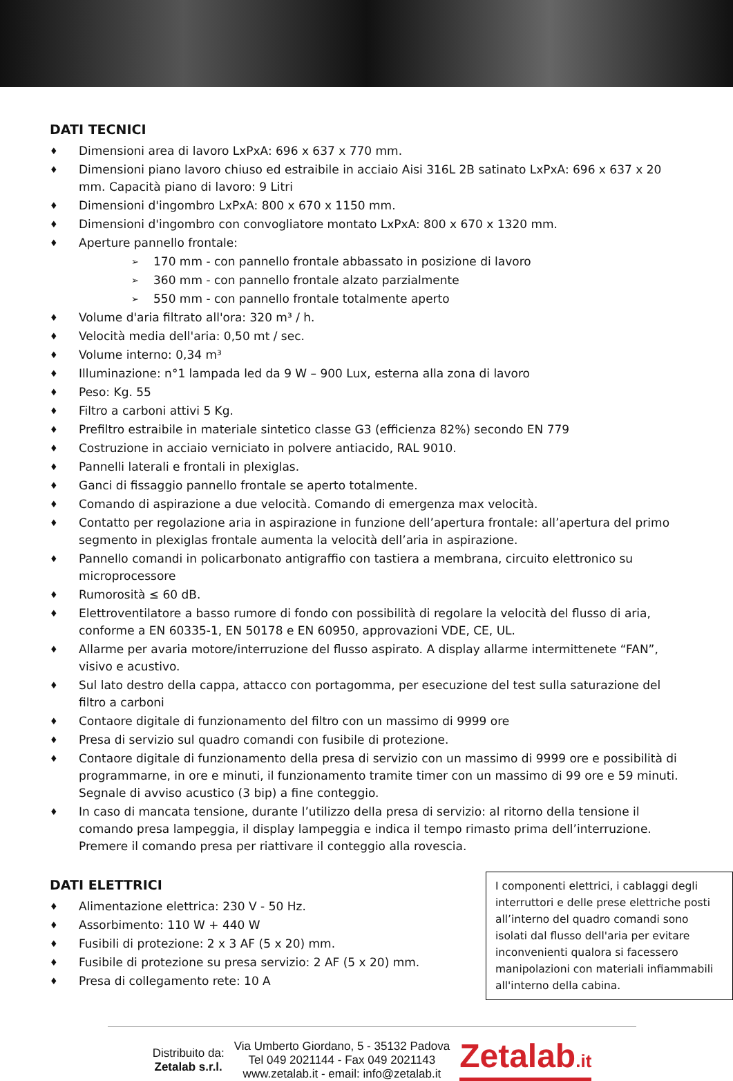DATI TECNICI
♦ Dimensioni area di lavoro LxPxA: 696 x 637 x 770 mm.
♦ Dimensioni piano lavoro chiuso ed estraibile in acciaio Aisi 316L 2B satinato LxPxA: 696 x 637 x 20 mm. Capacità piano di lavoro: 9 Litri
♦ Dimensioni d'ingombro LxPxA: 800 x 670 x 1150 mm.
♦ Dimensioni d'ingombro con convogliatore montato LxPxA: 800 x 670 x 1320 mm.
♦ Aperture pannello frontale:
➢ 170 mm - con pannello frontale abbassato in posizione di lavoro
➢ 360 mm - con pannello frontale alzato parzialmente
➢ 550 mm - con pannello frontale totalmente aperto
♦ Volume d'aria filtrato all'ora: 320 m³ / h.
♦ Velocità media dell'aria: 0,50 mt / sec.
♦ Volume interno: 0,34 m³
♦ Illuminazione: n°1 lampada led da 9 W – 900 Lux, esterna alla zona di lavoro
♦ Peso: Kg. 55
♦ Filtro a carboni attivi 5 Kg.
♦ Prefiltro estraibile in materiale sintetico classe G3 (efficienza 82%) secondo EN 779
♦ Costruzione in acciaio verniciato in polvere antiacido, RAL 9010.
♦ Pannelli laterali e frontali in plexiglas.
♦ Ganci di fissaggio pannello frontale se aperto totalmente.
♦ Comando di aspirazione a due velocità. Comando di emergenza max velocità.
♦ Contatto per regolazione aria in aspirazione in funzione dell’apertura frontale: all’apertura del primo segmento in plexiglas frontale aumenta la velocità dell’aria in aspirazione.
♦ Pannello comandi in policarbonato antigraffio con tastiera a membrana, circuito elettronico su microprocessore
♦ Rumorosità ≤ 60 dB.
♦ Elettroventilatore a basso rumore di fondo con possibilità di regolare la velocità del flusso di aria, conforme a EN 60335-1, EN 50178 e EN 60950, approvazioni VDE, CE, UL.
♦ Allarme per avaria motore/interruzione del flusso aspirato. A display allarme intermittenete “FAN”, visivo e acustivo.
♦ Sul lato destro della cappa, attacco con portagomma, per esecuzione del test sulla saturazione del filtro a carboni
♦ Contaore digitale di funzionamento del filtro con un massimo di 9999 ore
♦ Presa di servizio sul quadro comandi con fusibile di protezione.
♦ Contaore digitale di funzionamento della presa di servizio con un massimo di 9999 ore e possibilità di programmarne, in ore e minuti, il funzionamento tramite timer con un massimo di 99 ore e 59 minuti. Segnale di avviso acustico (3 bip) a fine conteggio.
♦ In caso di mancata tensione, durante l’utilizzo della presa di servizio: al ritorno della tensione il comando presa lampeggia, il display lampeggia e indica il tempo rimasto prima dell’interruzione. Premere il comando presa per riattivare il conteggio alla rovescia.
DATI ELETTRICI
♦ Alimentazione elettrica: 230 V - 50 Hz.
♦ Assorbimento: 110 W + 440 W
♦ Fusibili di protezione: 2 x 3 AF (5 x 20) mm.
♦ Fusibile di protezione su presa servizio: 2 AF (5 x 20) mm.
♦ Presa di collegamento rete: 10 A
I componenti elettrici, i cablaggi degli interruttori e delle prese elettriche posti all’interno del quadro comandi sono isolati dal flusso dell'aria per evitare inconvenienti qualora si facessero manipolazioni con materiali infiammabili all'interno della cabina.
Distribuito da:
Zetalab s.r.l.
Via Umberto Giordano, 5 - 35132 Padova
Tel 049 2021144 - Fax 049 2021143
www.zetalab.it - email: info@zetalab.it
Zetalab.it